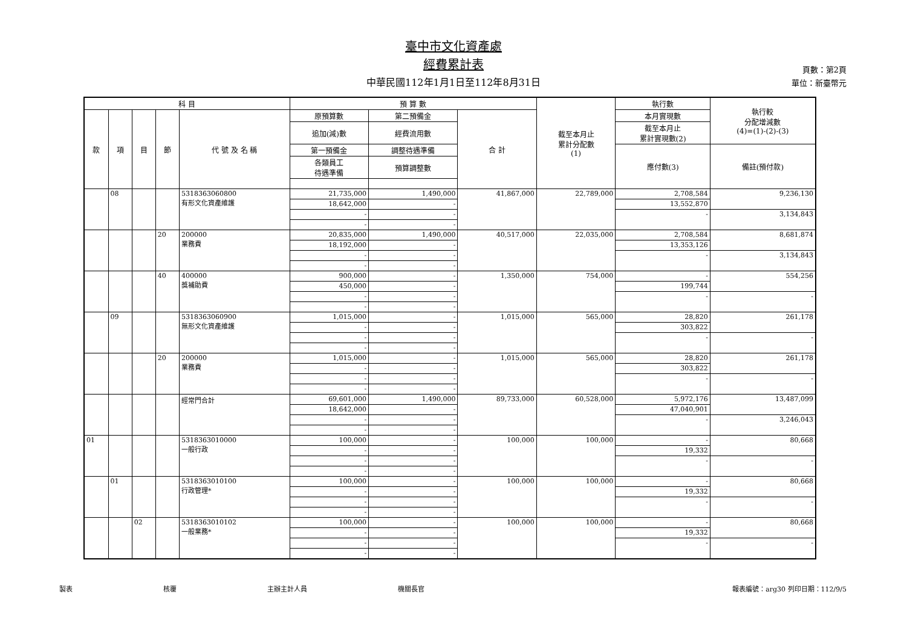臺中市文化資產處
經費累計表
中華民國112年1月1日至112年8月31日
頁數：第2頁
單位：新臺幣元
| 科 目 | | | | | 預 算 數 | | | 截至本月止 累計分配數 (1) | 執行數 | 執行較 分配增減數 (4)=(1)-(2)-(3) |
| --- | --- | --- | --- | --- | --- | --- | --- | --- | --- | --- |
| 款 | 項 | 目 | 節 | 代 號 及 名 稱 | 原預算數 | 第二預備金 | 合 計 | | 本月實現數 | |
| | | | | | 追加(減)數 | 經費流用數 | | | 截至本月止 累計實現數(2) | |
| | | | | | 第一預備金 | 調整待遇準備 | | | 應付數(3) | 備註(預付款) |
| | | | | | 各類員工 待遇準備 | 預算調整數 | | | | |
| | 08 | | | 5318363060800 有形文化資產維護 | 21,735,000 | 1,490,000 | 41,867,000 | 22,789,000 | 2,708,584 | 9,236,130 |
| | | | | | 18,642,000 | - | | | 13,552,870 | |
| | | | | | - | - | | | - | 3,134,843 |
| | | | | | - | - | | | | |
| | | | 20 | 200000 業務費 | 20,835,000 | 1,490,000 | 40,517,000 | 22,035,000 | 2,708,584 | 8,681,874 |
| | | | | | 18,192,000 | - | | | 13,353,126 | |
| | | | | | - | - | | | - | 3,134,843 |
| | | | | | - | - | | | | |
| | | | 40 | 400000 獎補助費 | 900,000 | - | 1,350,000 | 754,000 | - | 554,256 |
| | | | | | 450,000 | - | | | 199,744 | |
| | | | | | - | - | | | - | - |
| | | | | | - | - | | | | |
| | 09 | | | 5318363060900 無形文化資產維護 | 1,015,000 | - | 1,015,000 | 565,000 | 28,820 | 261,178 |
| | | | | | - | - | | | 303,822 | |
| | | | | | - | - | | | - | - |
| | | | | | - | - | | | | |
| | | | 20 | 200000 業務費 | 1,015,000 | - | 1,015,000 | 565,000 | 28,820 | 261,178 |
| | | | | | - | - | | | 303,822 | |
| | | | | | - | - | | | - | - |
| | | | | | - | - | | | | |
| | | | | 經常門合計 | 69,601,000 | 1,490,000 | 89,733,000 | 60,528,000 | 5,972,176 | 13,487,099 |
| | | | | | 18,642,000 | - | | | 47,040,901 | |
| | | | | | - | - | | | - | 3,246,043 |
| | | | | | - | - | | | | |
| 01 | | | | 5318363010000 一般行政 | 100,000 | - | 100,000 | 100,000 | - | 80,668 |
| | | | | | - | - | | | 19,332 | |
| | | | | | - | - | | | - | - |
| | | | | | - | - | | | | |
| | 01 | | | 5318363010100 行政管理* | 100,000 | - | 100,000 | 100,000 | - | 80,668 |
| | | | | | - | - | | | 19,332 | |
| | | | | | - | - | | | - | - |
| | | | | | - | - | | | | |
| | | 02 | | 5318363010102 一般業務* | 100,000 | - | 100,000 | 100,000 | - | 80,668 |
| | | | | | - | - | | | 19,332 | |
| | | | | | - | - | | | - | - |
| | | | | | - | - | | | | |
製表 核覆 主辦主計人員 機關長官 報表編號：arg30 列印日期：112/9/5